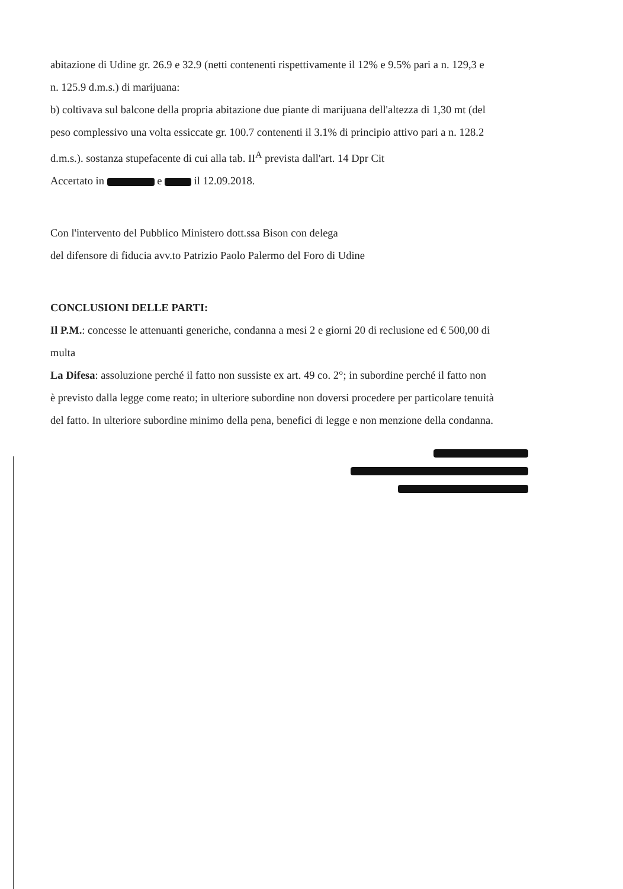abitazione di Udine gr. 26.9 e 32.9 (netti contenenti rispettivamente il 12% e 9.5% pari a n. 129,3 e
n. 125.9 d.m.s.) di marijuana:
b) coltivava sul balcone della propria abitazione due piante di marijuana dell'altezza di 1,30 mt (del
peso complessivo una volta essiccate gr. 100.7 contenenti il 3.1% di principio attivo pari a n. 128.2
d.m.s.). sostanza stupefacente di cui alla tab. II<sup>A</sup> prevista dall'art. 14 Dpr Cit
Accertato in e il 12.09.2018.
Con l'intervento del Pubblico Ministero dott.ssa Bison con delega
del difensore di fiducia avv.to Patrizio Paolo Palermo del Foro di Udine
CONCLUSIONI DELLE PARTI:
Il P.M.: concesse le attenuanti generiche, condanna a mesi 2 e giorni 20 di reclusione ed € 500,00 di
multa
La Difesa: assoluzione perché il fatto non sussiste ex art. 49 co. 2°; in subordine perché il fatto non
è previsto dalla legge come reato; in ulteriore subordine non doversi procedere per particolare tenuità
del fatto. In ulteriore subordine minimo della pena, benefici di legge e non menzione della condanna.